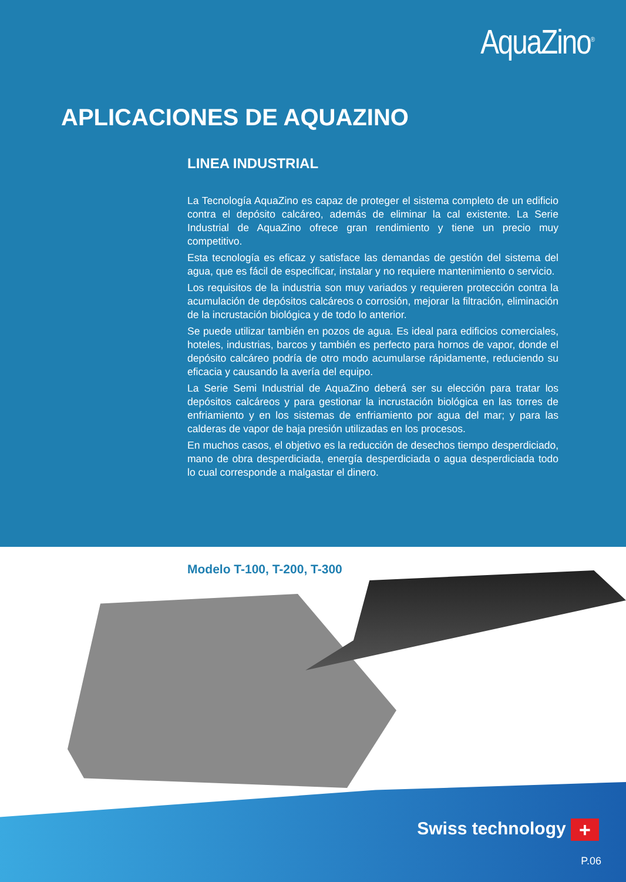AquaZino<sup>®</sup>
APLICACIONES DE AQUAZINO
LINEA INDUSTRIAL
La Tecnología AquaZino es capaz de proteger el sistema completo de un edificio contra el depósito calcáreo, además de eliminar la cal existente. La Serie Industrial de AquaZino ofrece gran rendimiento y tiene un precio muy competitivo.
Esta tecnología es eficaz y satisface las demandas de gestión del sistema del agua, que es fácil de especificar, instalar y no requiere mantenimiento o servicio.
Los requisitos de la industria son muy variados y requieren protección contra la acumulación de depósitos calcáreos o corrosión, mejorar la filtración, eliminación de la incrustación biológica y de todo lo anterior.
Se puede utilizar también en pozos de agua. Es ideal para edificios comerciales, hoteles, industrias, barcos y también es perfecto para hornos de vapor, donde el depósito calcáreo podría de otro modo acumularse rápidamente, reduciendo su eficacia y causando la avería del equipo.
La Serie Semi Industrial de AquaZino deberá ser su elección para tratar los depósitos calcáreos y para gestionar la incrustación biológica en las torres de enfriamiento y en los sistemas de enfriamiento por agua del mar; y para las calderas de vapor de baja presión utilizadas en los procesos.
En muchos casos, el objetivo es la reducción de desechos tiempo desperdiciado, mano de obra desperdiciada, energía desperdiciada o agua desperdiciada todo lo cual corresponde a malgastar el dinero.
Modelo T-100, T-200, T-300
Swiss technology +
P.06